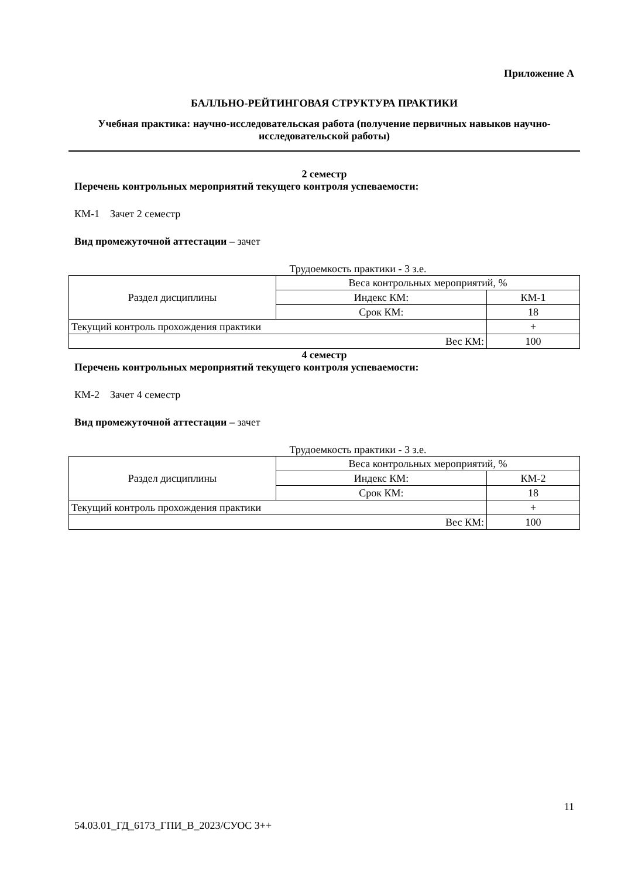Приложение А
БАЛЛЬНО-РЕЙТИНГОВАЯ СТРУКТУРА ПРАКТИКИ
Учебная практика: научно-исследовательская работа (получение первичных навыков научно-исследовательской работы)
2 семестр
Перечень контрольных мероприятий текущего контроля успеваемости:
КМ-1 Зачет 2 семестр
Вид промежуточной аттестации – зачет
Трудоемкость практики - 3 з.е.
| Раздел дисциплины | Веса контрольных мероприятий, % | |
| | Индекс КМ: | КМ-1 |
| | Срок КМ: | 18 |
| Текущий контроль прохождения практики | | + |
| Вес КМ: | | 100 |
4 семестр
Перечень контрольных мероприятий текущего контроля успеваемости:
КМ-2 Зачет 4 семестр
Вид промежуточной аттестации – зачет
Трудоемкость практики - 3 з.е.
| Раздел дисциплины | Веса контрольных мероприятий, % | |
| | Индекс КМ: | КМ-2 |
| | Срок КМ: | 18 |
| Текущий контроль прохождения практики | | + |
| Вес КМ: | | 100 |
11
54.03.01_ГД_6173_ГПИ_В_2023/СУОС 3++